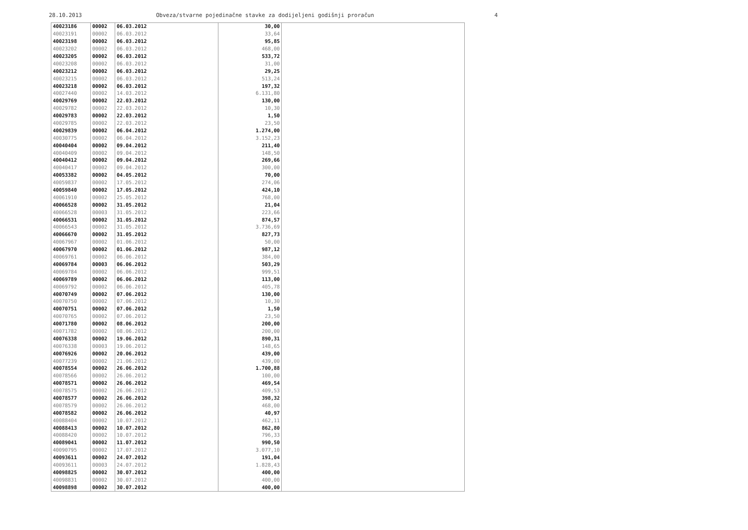28.10.2013 Obveza/stvarne pojedinačne stavke za dodijeljeni godišnji proračun 4
| 40023186 | 00002 | 06.03.2012 | 30,00 | |
| 40023191 | 00002 | 06.03.2012 | 33,64 | |
| 40023198 | 00002 | 06.03.2012 | 95,85 | |
| 40023202 | 00002 | 06.03.2012 | 468,00 | |
| 40023205 | 00002 | 06.03.2012 | 533,72 | |
| 40023208 | 00002 | 06.03.2012 | 31,00 | |
| 40023212 | 00002 | 06.03.2012 | 29,25 | |
| 40023215 | 00002 | 06.03.2012 | 513,24 | |
| 40023218 | 00002 | 06.03.2012 | 197,32 | |
| 40027440 | 00002 | 14.03.2012 | 6.131,80 | |
| 40029769 | 00002 | 22.03.2012 | 130,00 | |
| 40029782 | 00002 | 22.03.2012 | 10,30 | |
| 40029783 | 00002 | 22.03.2012 | 1,50 | |
| 40029785 | 00002 | 22.03.2012 | 23,50 | |
| 40029839 | 00002 | 06.04.2012 | 1.274,00 | |
| 40030775 | 00002 | 06.04.2012 | 3.152,23 | |
| 40040404 | 00002 | 09.04.2012 | 211,40 | |
| 40040409 | 00002 | 09.04.2012 | 148,50 | |
| 40040412 | 00002 | 09.04.2012 | 269,66 | |
| 40040417 | 00002 | 09.04.2012 | 300,00 | |
| 40053382 | 00002 | 04.05.2012 | 70,00 | |
| 40059837 | 00002 | 17.05.2012 | 274,06 | |
| 40059840 | 00002 | 17.05.2012 | 424,10 | |
| 40061910 | 00002 | 25.05.2012 | 768,00 | |
| 40066528 | 00002 | 31.05.2012 | 21,04 | |
| 40066528 | 00003 | 31.05.2012 | 223,66 | |
| 40066531 | 00002 | 31.05.2012 | 874,57 | |
| 40066543 | 00002 | 31.05.2012 | 3.736,69 | |
| 40066670 | 00002 | 31.05.2012 | 827,73 | |
| 40067967 | 00002 | 01.06.2012 | 50,00 | |
| 40067970 | 00002 | 01.06.2012 | 987,12 | |
| 40069761 | 00002 | 06.06.2012 | 384,00 | |
| 40069784 | 00003 | 06.06.2012 | 503,29 | |
| 40069784 | 00002 | 06.06.2012 | 999,51 | |
| 40069789 | 00002 | 06.06.2012 | 113,00 | |
| 40069792 | 00002 | 06.06.2012 | 405,78 | |
| 40070749 | 00002 | 07.06.2012 | 130,00 | |
| 40070750 | 00002 | 07.06.2012 | 10,30 | |
| 40070751 | 00002 | 07.06.2012 | 1,50 | |
| 40070765 | 00002 | 07.06.2012 | 23,50 | |
| 40071780 | 00002 | 08.06.2012 | 200,00 | |
| 40071782 | 00002 | 08.06.2012 | 200,00 | |
| 40076338 | 00002 | 19.06.2012 | 890,31 | |
| 40076338 | 00003 | 19.06.2012 | 148,65 | |
| 40076926 | 00002 | 20.06.2012 | 439,00 | |
| 40077239 | 00002 | 21.06.2012 | 439,00 | |
| 40078554 | 00002 | 26.06.2012 | 1.700,88 | |
| 40078566 | 00002 | 26.06.2012 | 100,00 | |
| 40078571 | 00002 | 26.06.2012 | 469,54 | |
| 40078575 | 00002 | 26.06.2012 | 409,53 | |
| 40078577 | 00002 | 26.06.2012 | 398,32 | |
| 40078579 | 00002 | 26.06.2012 | 468,00 | |
| 40078582 | 00002 | 26.06.2012 | 40,97 | |
| 40088404 | 00002 | 10.07.2012 | 462,11 | |
| 40088413 | 00002 | 10.07.2012 | 862,80 | |
| 40088420 | 00002 | 10.07.2012 | 796,33 | |
| 40089041 | 00002 | 11.07.2012 | 990,50 | |
| 40090795 | 00002 | 17.07.2012 | 3.077,10 | |
| 40093611 | 00002 | 24.07.2012 | 191,04 | |
| 40093611 | 00003 | 24.07.2012 | 1.828,43 | |
| 40098825 | 00002 | 30.07.2012 | 400,00 | |
| 40098831 | 00002 | 30.07.2012 | 400,00 | |
| 40098898 | 00002 | 30.07.2012 | 400,00 | |